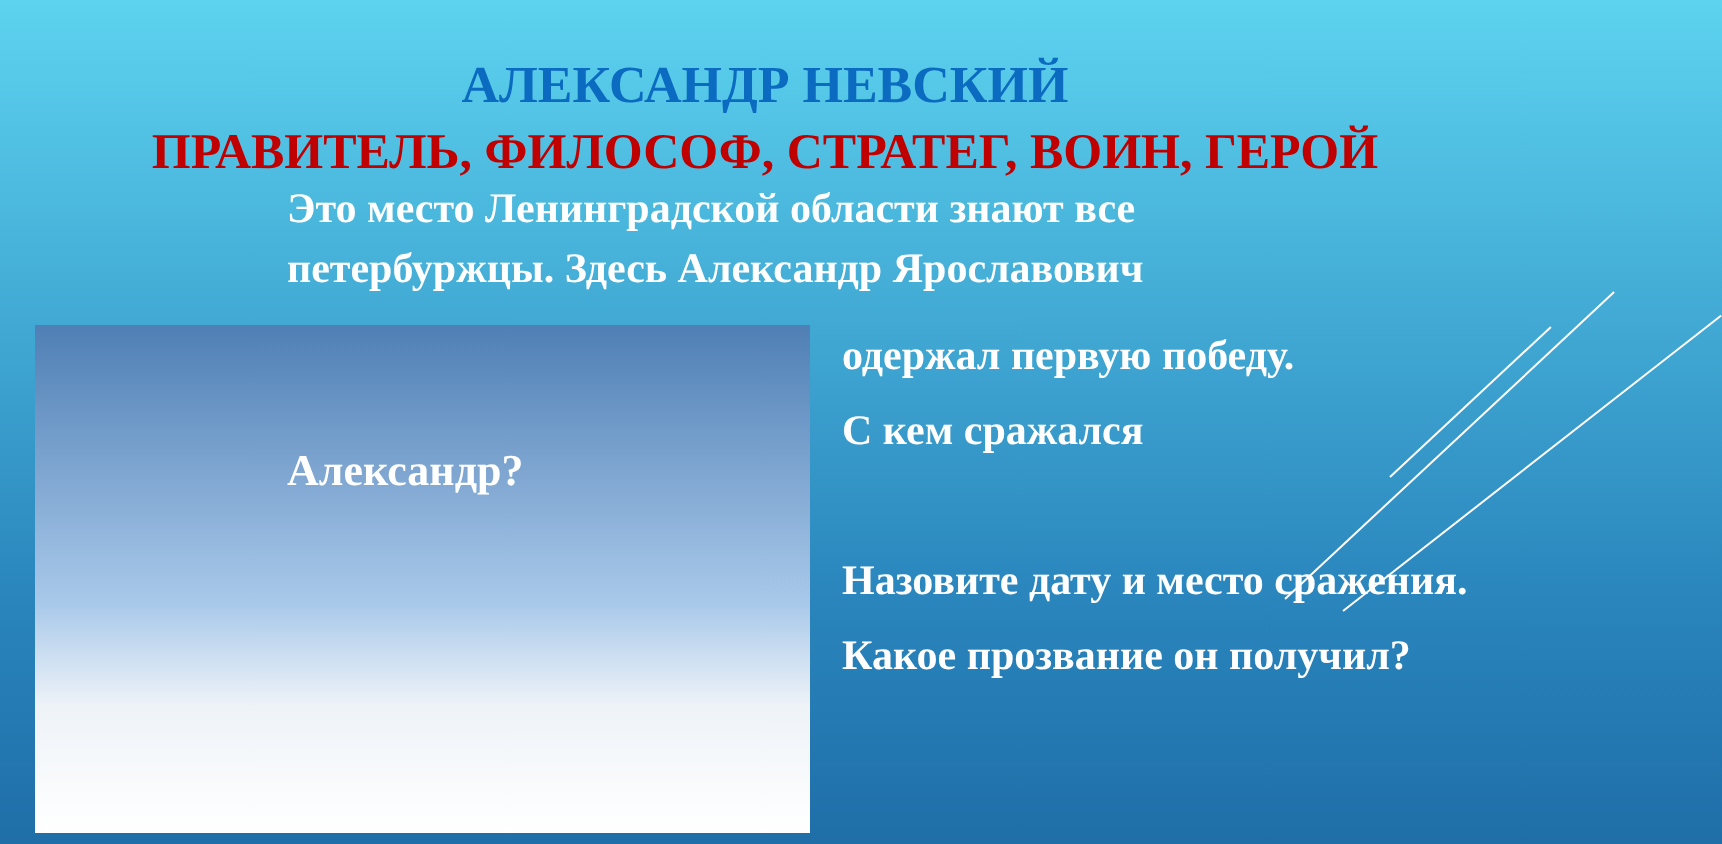АЛЕКСАНДР НЕВСКИЙ
ПРАВИТЕЛЬ, ФИЛОСОФ, СТРАТЕГ, ВОИН, ГЕРОЙ
Это место Ленинградской области знают все петербуржцы. Здесь Александр Ярославович
Александр?
одержал первую победу.
С кем сражался
Назовите дату и место сражения.
Какое прозвание он получил?